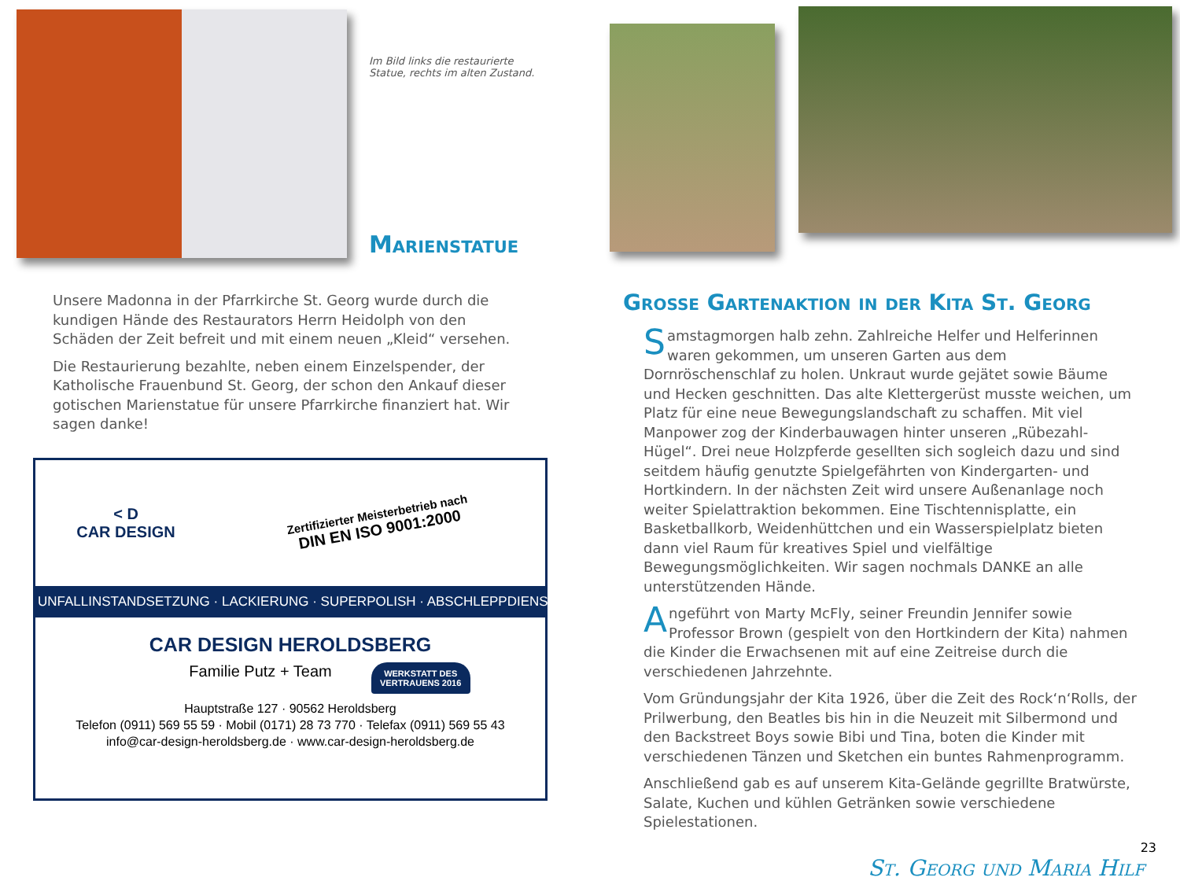Im Bild links die restaurierte Statue, rechts im alten Zustand.
Marienstatue
Unsere Madonna in der Pfarrkirche St. Georg wurde durch die kundigen Hände des Restaurators Herrn Heidolph von den Schäden der Zeit befreit und mit einem neuen „Kleid“ versehen.
Die Restaurierung bezahlte, neben einem Einzelspender, der Katholische Frauenbund St. Georg, der schon den Ankauf dieser gotischen Marienstatue für unsere Pfarrkirche finanziert hat. Wir sagen danke!
< D
CAR DESIGN
Zertifizierter Meisterbetrieb nach
DIN EN ISO 9001:2000
UNFALLINSTANDSETZUNG · LACKIERUNG · SUPERPOLISH · ABSCHLEPPDIENST
CAR DESIGN HEROLDSBERG
Familie Putz + Team
WERKSTATT DES VERTRAUENS 2016
Hauptstraße 127 · 90562 Heroldsberg
Telefon (0911) 569 55 59 · Mobil (0171) 28 73 770 · Telefax (0911) 569 55 43
info@car-design-heroldsberg.de · www.car-design-heroldsberg.de
Grosse Gartenaktion in der Kita St. Georg
Samstagmorgen halb zehn. Zahlreiche Helfer und Helferinnen waren gekommen, um unseren Garten aus dem Dornröschenschlaf zu holen. Unkraut wurde gejätet sowie Bäume und Hecken geschnitten. Das alte Klettergerüst musste weichen, um Platz für eine neue Bewegungslandschaft zu schaffen. Mit viel Manpower zog der Kinderbauwagen hinter unseren „Rübezahl-Hügel“. Drei neue Holzpferde gesellten sich sogleich dazu und sind seitdem häufig genutzte Spielgefährten von Kindergarten- und Hortkindern. In der nächsten Zeit wird unsere Außenanlage noch weiter Spielattraktion bekommen. Eine Tischtennisplatte, ein Basketballkorb, Weidenhüttchen und ein Wasserspielplatz bieten dann viel Raum für kreatives Spiel und vielfältige Bewegungsmöglichkeiten. Wir sagen nochmals DANKE an alle unterstützenden Hände.
Angeführt von Marty McFly, seiner Freundin Jennifer sowie Professor Brown (gespielt von den Hortkindern der Kita) nahmen die Kinder die Erwachsenen mit auf eine Zeitreise durch die verschiedenen Jahrzehnte.
Vom Gründungsjahr der Kita 1926, über die Zeit des Rock‘n‘Rolls, der Prilwerbung, den Beatles bis hin in die Neuzeit mit Silbermond und den Backstreet Boys sowie Bibi und Tina, boten die Kinder mit verschiedenen Tänzen und Sketchen ein buntes Rahmenprogramm.
Anschließend gab es auf unserem Kita-Gelände gegrillte Bratwürste, Salate, Kuchen und kühlen Getränken sowie verschiedene Spielestationen.
23
St. Georg und Maria Hilf